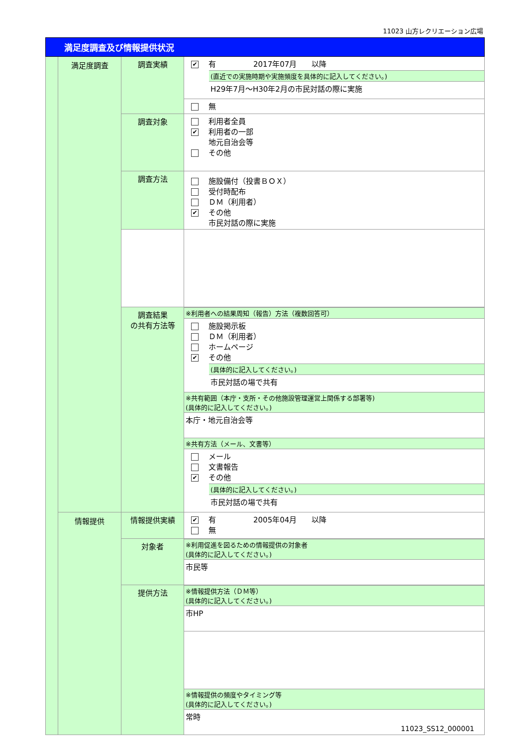11023 山方レクリエーション広場
| 満足度調査及び情報提供状況 | | | |
| | 満足度調査 | 調査実績 | ✔ 有 2017年07月 以降 (直近での実施時期や実施頻度を具体的に記入してください。) H29年7月～H30年2月の市民対話の際に実施 無 |
| | | 調査対象 | 利用者全員 ✔ 利用者の一部 地元自治会等 その他 |
| | | 調査方法 | 施設備付（投書ＢＯＸ） 受付時配布 ＤＭ（利用者） ✔ その他 市民対話の際に実施 |
| | | 調査結果 の共有方法等 | ※利用者への結果周知（報告）方法（複数回答可） 施設掲示板 ＤＭ（利用者） ホームページ ✔ その他 (具体的に記入してください。) 市民対話の場で共有 ※共有範囲（本庁・支所・その他施設管理運営上関係する部署等) (具体的に記入してください。) 本庁・地元自治会等 ※共有方法（メール、文書等） メール 文書報告 ✔ その他 (具体的に記入してください。) 市民対話の場で共有 |
| | 情報提供 | 情報提供実績 | ✔ 有 2005年04月 以降 無 |
| | | 対象者 | ※利用促進を図るための情報提供の対象者 (具体的に記入してください。) 市民等 |
| | | 提供方法 | ※情報提供方法（ＤＭ等） (具体的に記入してください。) 市HP ※情報提供の頻度やタイミング等 (具体的に記入してください。) 常時 |
11023_SS12_000001